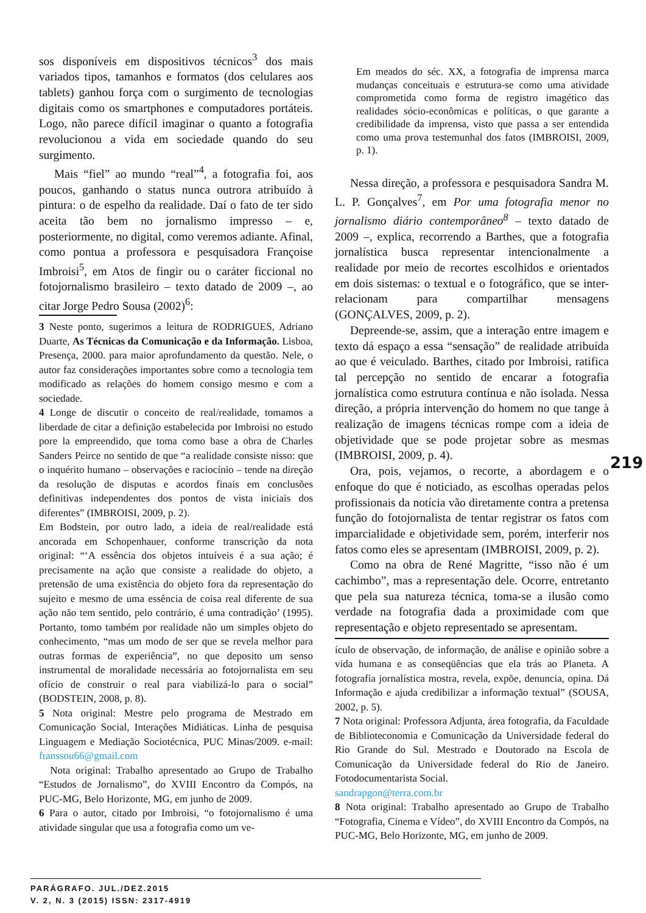sos disponíveis em dispositivos técnicos<sup>3</sup> dos mais variados tipos, tamanhos e formatos (dos celulares aos tablets) ganhou força com o surgimento de tecnologias digitais como os smartphones e computadores portáteis. Logo, não parece difícil imaginar o quanto a fotografia revolucionou a vida em sociedade quando do seu surgimento.
Mais “fiel” ao mundo “real”<sup>4</sup>, a fotografia foi, aos poucos, ganhando o status nunca outrora atribuído à pintura: o de espelho da realidade. Daí o fato de ter sido aceita tão bem no jornalismo impresso – e, posteriormente, no digital, como veremos adiante. Afinal, como pontua a professora e pesquisadora Françoise Imbroisi<sup>5</sup>, em Atos de fingir ou o caráter ficcional no fotojornalismo brasileiro – texto datado de 2009 –, ao citar Jorge Pedro Sousa (2002)<sup>6</sup>:
3 Neste ponto, sugerimos a leitura de RODRIGUES, Adriano Duarte, As Técnicas da Comunicação e da Informação. Lisboa, Presença, 2000. para maior aprofundamento da questão. Nele, o autor faz considerações importantes sobre como a tecnologia tem modificado as relações do homem consigo mesmo e com a sociedade.
4 Longe de discutir o conceito de real/realidade, tomamos a liberdade de citar a definição estabelecida por Imbroisi no estudo pore la empreendido, que toma como base a obra de Charles Sanders Peirce no sentido de que “a realidade consiste nisso: que o inquérito humano – observações e raciocínio – tende na direção da resolução de disputas e acordos finais em conclusões definitivas independentes dos pontos de vista iniciais dos diferentes” (IMBROISI, 2009, p. 2).
Em Bodstein, por outro lado, a ideia de real/realidade está ancorada em Schopenhauer, conforme transcrição da nota original: “‘A essência dos objetos intuíveis é a sua ação; é precisamente na ação que consiste a realidade do objeto, a pretensão de uma existência do objeto fora da representação do sujeito e mesmo de uma essência de coisa real diferente de sua ação não tem sentido, pelo contrário, é uma contradição’ (1995). Portanto, tomo também por realidade não um simples objeto do conhecimento, “mas um modo de ser que se revela melhor para outras formas de experiência”, no que deposito um senso instrumental de moralidade necessária ao fotojornalista em seu ofício de construir o real para viabilizá-lo para o social” (BODSTEIN, 2008, p. 8).
5 Nota original: Mestre pelo programa de Mestrado em Comunicação Social, Interações Midiáticas. Linha de pesquisa Linguagem e Mediação Sociotécnica, PUC Minas/2009. e-mail: franssou66@gmail.com
Nota original: Trabalho apresentado ao Grupo de Trabalho “Estudos de Jornalismo”, do XVIII Encontro da Compós, na PUC-MG, Belo Horizonte, MG, em junho de 2009.
6 Para o autor, citado por Imbroisi, “o fotojornalismo é uma atividade singular que usa a fotografia como um ve-
Em meados do séc. XX, a fotografia de imprensa marca mudanças conceituais e estrutura-se como uma atividade comprometida como forma de registro imagético das realidades sócio-econômicas e políticas, o que garante a credibilidade da imprensa, visto que passa a ser entendida como uma prova testemunhal dos fatos (IMBROISI, 2009, p. 1).
Nessa direção, a professora e pesquisadora Sandra M. L. P. Gonçalves<sup>7</sup>, em Por uma fotografia menor no jornalismo diário contemporâneo<sup>8</sup> – texto datado de 2009 –, explica, recorrendo a Barthes, que a fotografia jornalística busca representar intencionalmente a realidade por meio de recortes escolhidos e orientados em dois sistemas: o textual e o fotográfico, que se inter-relacionam para compartilhar mensagens (GONÇALVES, 2009, p. 2).
Depreende-se, assim, que a interação entre imagem e texto dá espaço a essa “sensação” de realidade atribuída ao que é veiculado. Barthes, citado por Imbroisi, ratifica tal percepção no sentido de encarar a fotografia jornalística como estrutura contínua e não isolada. Nessa direção, a própria intervenção do homem no que tange à realização de imagens técnicas rompe com a ideia de objetividade que se pode projetar sobre as mesmas (IMBROISI, 2009, p. 4).
Ora, pois, vejamos, o recorte, a abordagem e o enfoque do que é noticiado, as escolhas operadas pelos profissionais da notícia vão diretamente contra a pretensa função do fotojornalista de tentar registrar os fatos com imparcialidade e objetividade sem, porém, interferir nos fatos como eles se apresentam (IMBROISI, 2009, p. 2).
Como na obra de René Magritte, “isso não é um cachimbo”, mas a representação dele. Ocorre, entretanto que pela sua natureza técnica, toma-se a ilusão como verdade na fotografia dada a proximidade com que representação e objeto representado se apresentam.
ículo de observação, de informação, de análise e opinião sobre a vida humana e as conseqüências que ela trás ao Planeta. A fotografia jornalística mostra, revela, expõe, denuncia, opina. Dá Informação e ajuda credibilizar a informação textual” (SOUSA, 2002, p. 5).
7 Nota original: Professora Adjunta, área fotografia, da Faculdade de Biblioteconomia e Comunicação da Universidade federal do Rio Grande do Sul. Mestrado e Doutorado na Escola de Comunicação da Universidade federal do Rio de Janeiro. Fotodocumentarista Social.
sandrapgon@terra.com.br
8 Nota original: Trabalho apresentado ao Grupo de Trabalho “Fotografia, Cinema e Vídeo”, do XVIII Encontro da Compós, na PUC-MG, Belo Horizonte, MG, em junho de 2009.
219
PARÁGRAFO. JUL./DEZ.2015
V. 2, N. 3 (2015) ISSN: 2317-4919